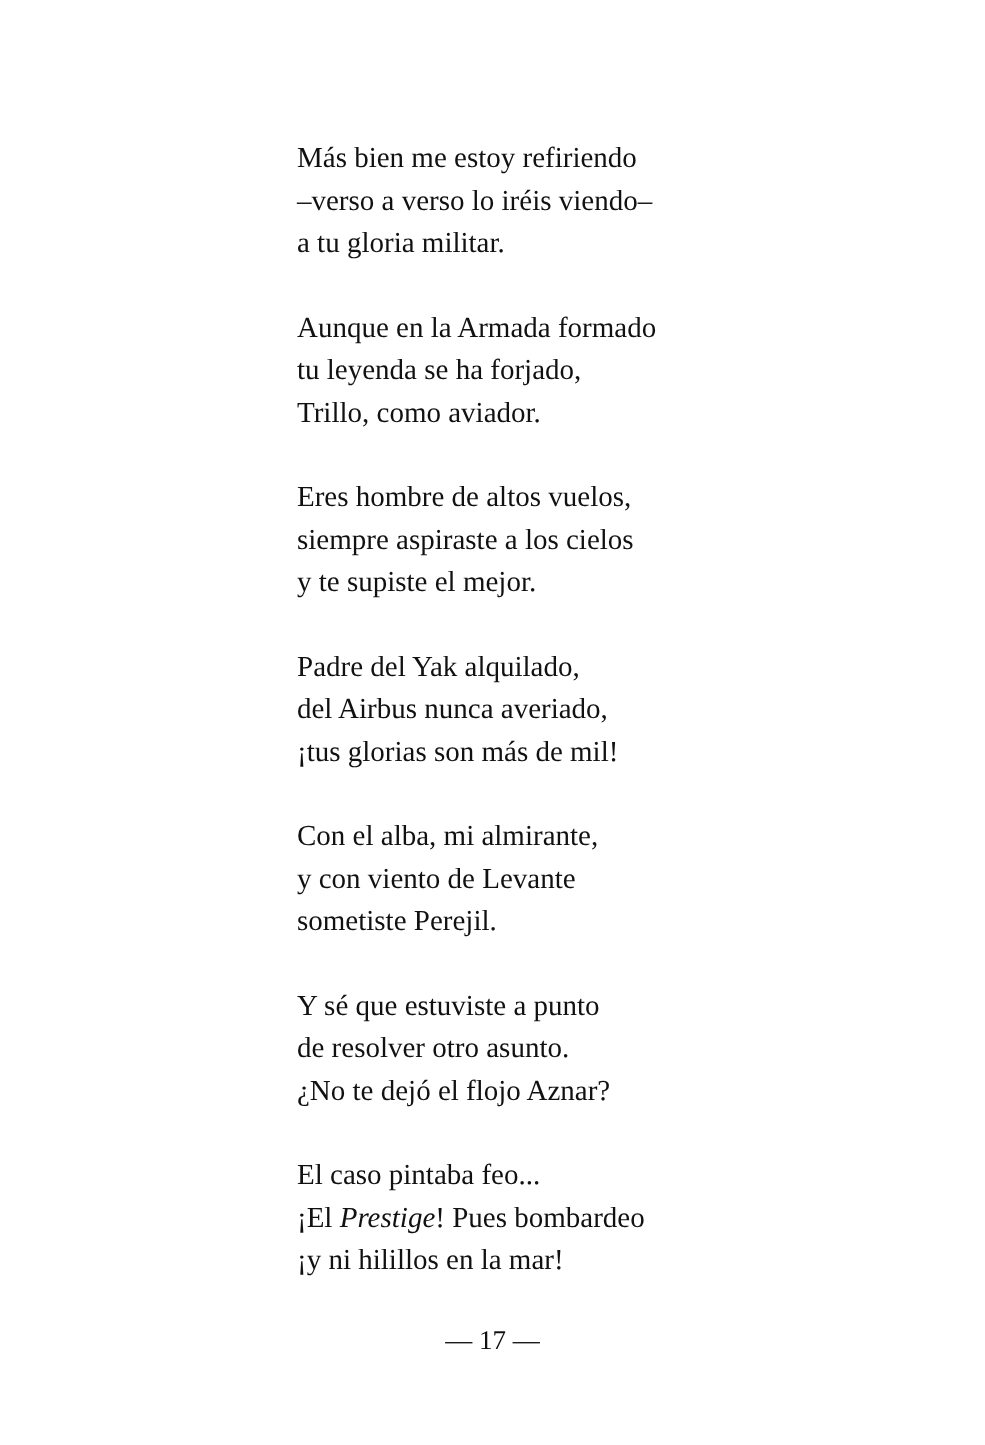Más bien me estoy refiriendo
–verso a verso lo iréis viendo–
a tu gloria militar.
Aunque en la Armada formado
tu leyenda se ha forjado,
Trillo, como aviador.
Eres hombre de altos vuelos,
siempre aspiraste a los cielos
y te supiste el mejor.
Padre del Yak alquilado,
del Airbus nunca averiado,
¡tus glorias son más de mil!
Con el alba, mi almirante,
y con viento de Levante
sometiste Perejil.
Y sé que estuviste a punto
de resolver otro asunto.
¿No te dejó el flojo Aznar?
El caso pintaba feo...
¡El Prestige! Pues bombardeo
¡y ni hilillos en la mar!
— 17 —